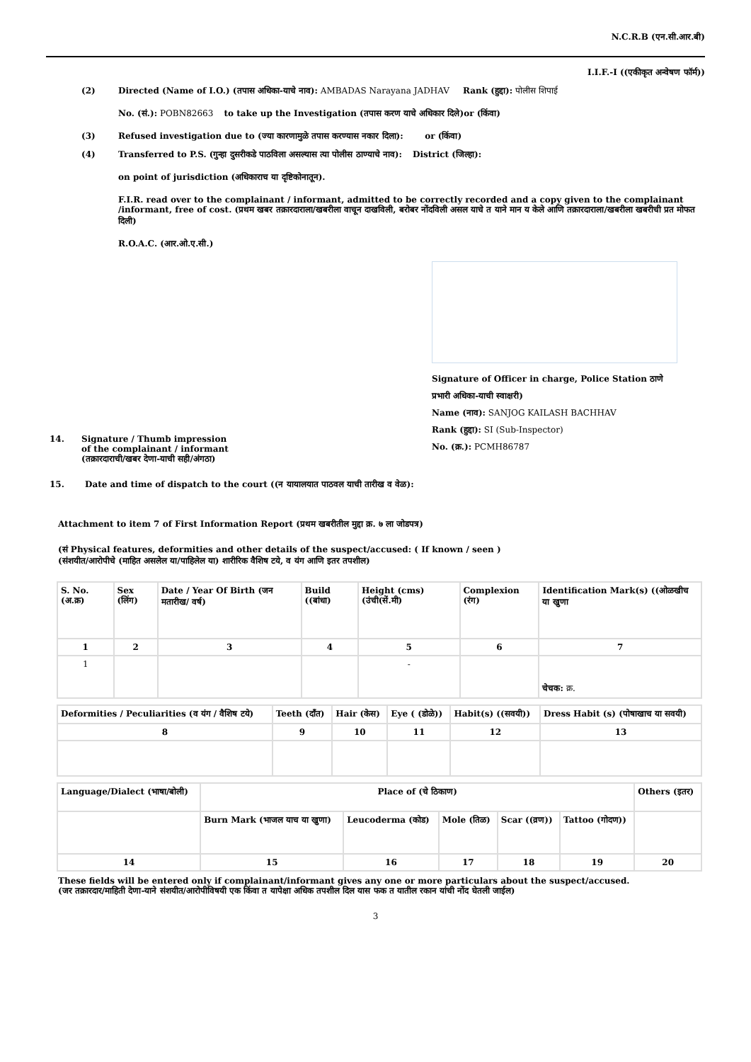N.C.R.B (एन.सी.आर.बी)
I.I.F.-I ((एकीकृत अन्वेषण फॉर्म))
(2) Directed (Name of I.O.) (तपास अधिका-याचे नाव): AMBADAS Narayana JADHAV Rank (हुद्दा): पोलीस शिपाई
No. (सं.): POBN82663 to take up the Investigation (तपास करण याचे अधिकार दिले)or (किंवा)
(3) Refused investigation due to (ज्या कारणामुळे तपास करण्यास नकार दिला): or (किंवा)
(4) Transferred to P.S. (गुन्हा दुसरीकडे पाठविला असल्यास त्या पोलीस ठाण्याचे नाव): District (जिल्हा):
on point of jurisdiction (अधिकाराच या दृष्टिकोनातून).
F.I.R. read over to the complainant / informant, admitted to be correctly recorded and a copy given to the complainant /informant, free of cost. (प्रथम खबर तक्रारदाराला/खबरीला वाचून दाखविली, बरोबर नोंदविली असल याचे त याने मान य केले आणि तक्रारदाराला/खबरीला खबरीची प्रत मोफत दिली)
R.O.A.C. (आर.ओ.ए.सी.)
14. Signature / Thumb impression
of the complainant / informant
(तक्रारदाराची/खबर देणा-याची सही/अंगठा)
Signature of Officer in charge, Police Station ठाणे प्रभारी अधिका-याची स्वाक्षरी)
Name (नाव): SANJOG KAILASH BACHHAV
Rank (हुद्दा): SI (Sub-Inspector)
No. (क्र.): PCMH86787
15. Date and time of dispatch to the court ((न यायालयात पाठवल याची तारीख व वेळ):
Attachment to item 7 of First Information Report (प्रथम खबरीतील मुद्दा क्र. ७ ला जोडपत्र)
(सं Physical features, deformities and other details of the suspect/accused: ( If known / seen )
(संशयीत/आरोपीचे (माहित असलेल या/पाहिलेल या) शारीरिक वैशिष टये, व यंग आणि इतर तपशील)
| S. No. (अ.क्र) | Sex (लिंग) | Date / Year Of Birth (जन मतारीख/ वर्ष) | Build ((बांधा) | Height (cms) (उंची(सें.मी) | Complexion (रंग) | Identification Mark(s) ((ओळखीच या खुणा |
| 1 | 2 | 3 | 4 | 5 | 6 | 7 |
| 1 | | | | - | | चेचक: क्र. |
| Deformities / Peculiarities (व यंग / वैशिष टये) | Teeth (दाँत) | Hair (केस) | Eye ( (डोळे)) | Habit(s) ((सवयी)) | Dress Habit (s) (पोषाखाच या सवयी) |
| 8 | 9 | 10 | 11 | 12 | 13 |
| Language/Dialect (भाषा/बोली) | Place of (चे ठिकाण) | | | | | Others (इतर) |
| | Burn Mark (भाजल याच या खुणा) | Leucoderma (कोड) | Mole (तिळ) | Scar ((व्रण)) | Tattoo (गोदण)) | |
| 14 | 15 | 16 | 17 | 18 | 19 | 20 |
These fields will be entered only if complainant/informant gives any one or more particulars about the suspect/accused.
(जर तक्रारदार/माहिती देणा-याने संशयीत/आरोपीविषयी एक किंवा त यापेक्षा अधिक तपशील दिल यास फक त यातील रकान यांची नोंद घेतली जाईल)
3